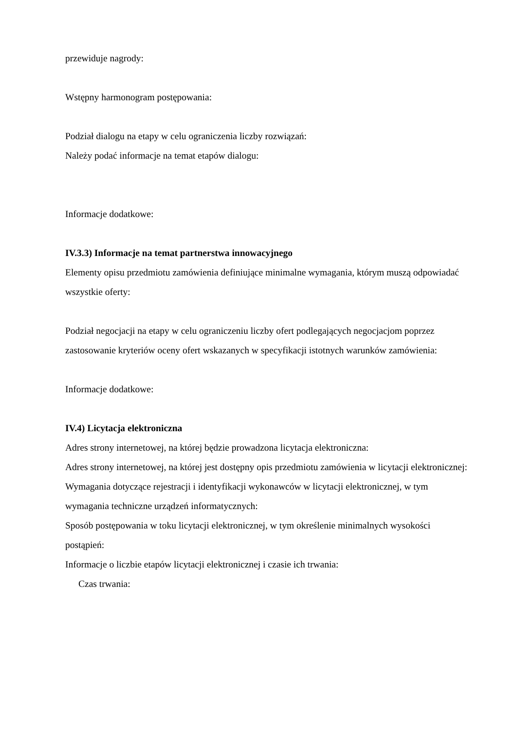przewiduje nagrody:
Wstępny harmonogram postępowania:
Podział dialogu na etapy w celu ograniczenia liczby rozwiązań:
Należy podać informacje na temat etapów dialogu:
Informacje dodatkowe:
IV.3.3) Informacje na temat partnerstwa innowacyjnego
Elementy opisu przedmiotu zamówienia definiujące minimalne wymagania, którym muszą odpowiadać wszystkie oferty:
Podział negocjacji na etapy w celu ograniczeniu liczby ofert podlegających negocjacjom poprzez zastosowanie kryteriów oceny ofert wskazanych w specyfikacji istotnych warunków zamówienia:
Informacje dodatkowe:
IV.4) Licytacja elektroniczna
Adres strony internetowej, na której będzie prowadzona licytacja elektroniczna:
Adres strony internetowej, na której jest dostępny opis przedmiotu zamówienia w licytacji elektronicznej:
Wymagania dotyczące rejestracji i identyfikacji wykonawców w licytacji elektronicznej, w tym wymagania techniczne urządzeń informatycznych:
Sposób postępowania w toku licytacji elektronicznej, w tym określenie minimalnych wysokości postąpień:
Informacje o liczbie etapów licytacji elektronicznej i czasie ich trwania:
Czas trwania: